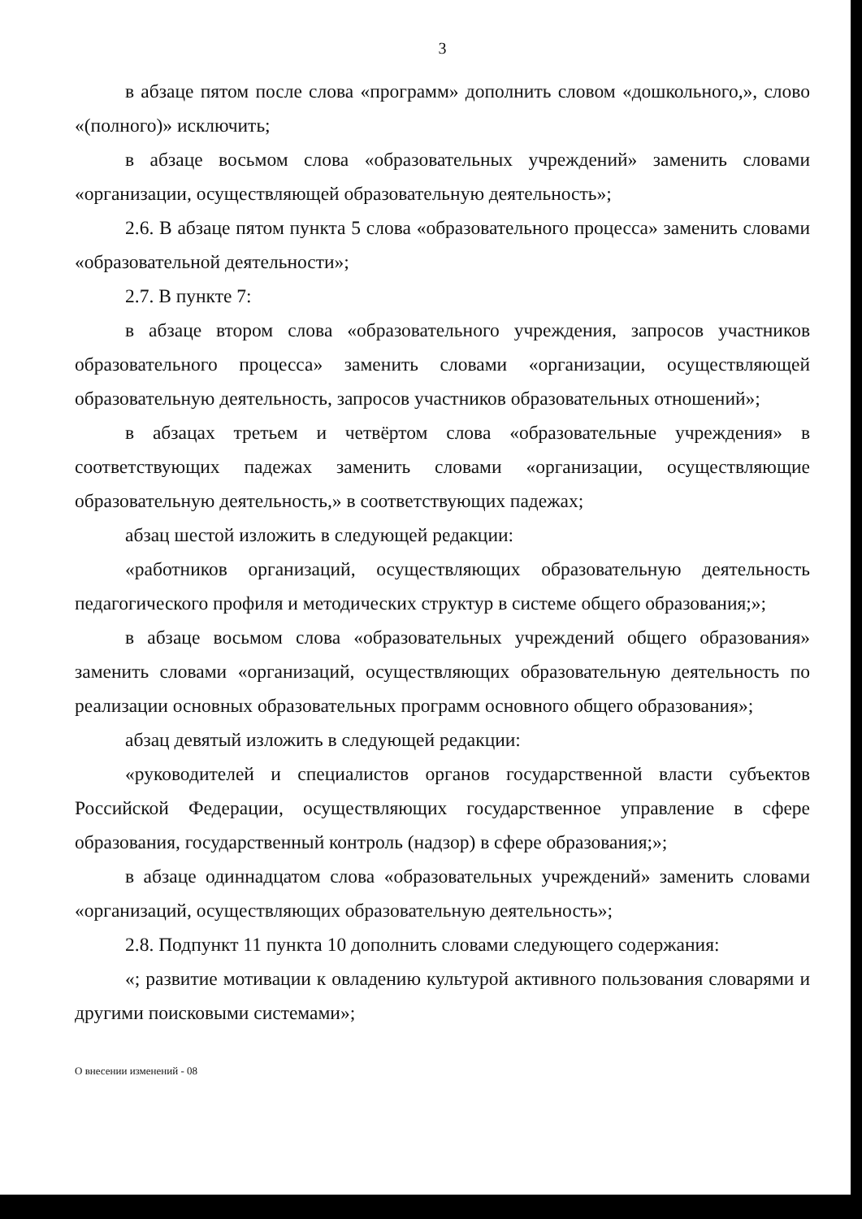3
в абзаце пятом после слова «программ» дополнить словом «дошкольного,», слово «(полного)» исключить;
в абзаце восьмом слова «образовательных учреждений» заменить словами «организации, осуществляющей образовательную деятельность»;
2.6. В абзаце пятом пункта 5 слова «образовательного процесса» заменить словами «образовательной деятельности»;
2.7. В пункте 7:
в абзаце втором слова «образовательного учреждения, запросов участников образовательного процесса» заменить словами «организации, осуществляющей образовательную деятельность, запросов участников образовательных отношений»;
в абзацах третьем и четвёртом слова «образовательные учреждения» в соответствующих падежах заменить словами «организации, осуществляющие образовательную деятельность,» в соответствующих падежах;
абзац шестой изложить в следующей редакции:
«работников организаций, осуществляющих образовательную деятельность педагогического профиля и методических структур в системе общего образования;»;
в абзаце восьмом слова «образовательных учреждений общего образования» заменить словами «организаций, осуществляющих образовательную деятельность по реализации основных образовательных программ основного общего образования»;
абзац девятый изложить в следующей редакции:
«руководителей и специалистов органов государственной власти субъектов Российской Федерации, осуществляющих государственное управление в сфере образования, государственный контроль (надзор) в сфере образования;»;
в абзаце одиннадцатом слова «образовательных учреждений» заменить словами «организаций, осуществляющих образовательную деятельность»;
2.8. Подпункт 11 пункта 10 дополнить словами следующего содержания:
«; развитие мотивации к овладению культурой активного пользования словарями и другими поисковыми системами»;
О внесении изменений - 08